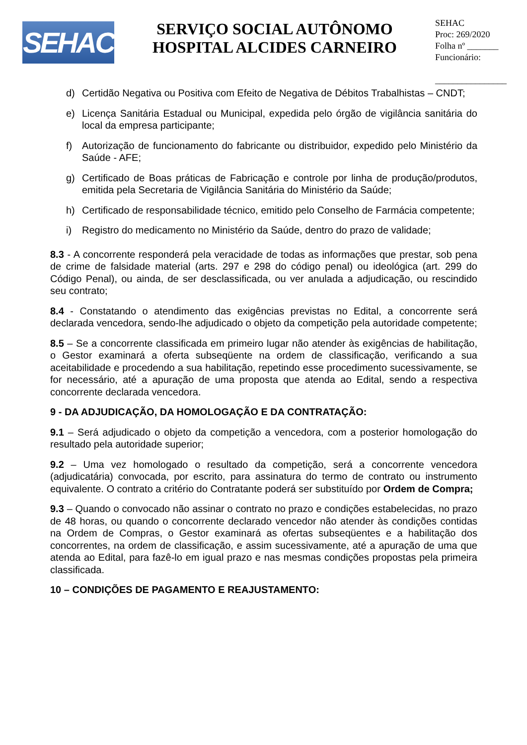SEHAC
SERVIÇO SOCIAL AUTÔNOMO
HOSPITAL ALCIDES CARNEIRO
SEHAC
Proc: 269/2020
Folha nº _______
Funcionário:
________________
d) Certidão Negativa ou Positiva com Efeito de Negativa de Débitos Trabalhistas – CNDT;
e) Licença Sanitária Estadual ou Municipal, expedida pelo órgão de vigilância sanitária do local da empresa participante;
f) Autorização de funcionamento do fabricante ou distribuidor, expedido pelo Ministério da Saúde - AFE;
g) Certificado de Boas práticas de Fabricação e controle por linha de produção/produtos, emitida pela Secretaria de Vigilância Sanitária do Ministério da Saúde;
h) Certificado de responsabilidade técnico, emitido pelo Conselho de Farmácia competente;
i) Registro do medicamento no Ministério da Saúde, dentro do prazo de validade;
8.3 - A concorrente responderá pela veracidade de todas as informações que prestar, sob pena de crime de falsidade material (arts. 297 e 298 do código penal) ou ideológica (art. 299 do Código Penal), ou ainda, de ser desclassificada, ou ver anulada a adjudicação, ou rescindido seu contrato;
8.4 - Constatando o atendimento das exigências previstas no Edital, a concorrente será declarada vencedora, sendo-lhe adjudicado o objeto da competição pela autoridade competente;
8.5 – Se a concorrente classificada em primeiro lugar não atender às exigências de habilitação, o Gestor examinará a oferta subseqüente na ordem de classificação, verificando a sua aceitabilidade e procedendo a sua habilitação, repetindo esse procedimento sucessivamente, se for necessário, até a apuração de uma proposta que atenda ao Edital, sendo a respectiva concorrente declarada vencedora.
9 - DA ADJUDICAÇÃO, DA HOMOLOGAÇÃO E DA CONTRATAÇÃO:
9.1 – Será adjudicado o objeto da competição a vencedora, com a posterior homologação do resultado pela autoridade superior;
9.2 – Uma vez homologado o resultado da competição, será a concorrente vencedora (adjudicatária) convocada, por escrito, para assinatura do termo de contrato ou instrumento equivalente. O contrato a critério do Contratante poderá ser substituído por Ordem de Compra;
9.3 – Quando o convocado não assinar o contrato no prazo e condições estabelecidas, no prazo de 48 horas, ou quando o concorrente declarado vencedor não atender às condições contidas na Ordem de Compras, o Gestor examinará as ofertas subseqüentes e a habilitação dos concorrentes, na ordem de classificação, e assim sucessivamente, até a apuração de uma que atenda ao Edital, para fazê-lo em igual prazo e nas mesmas condições propostas pela primeira classificada.
10 – CONDIÇÕES DE PAGAMENTO E REAJUSTAMENTO: